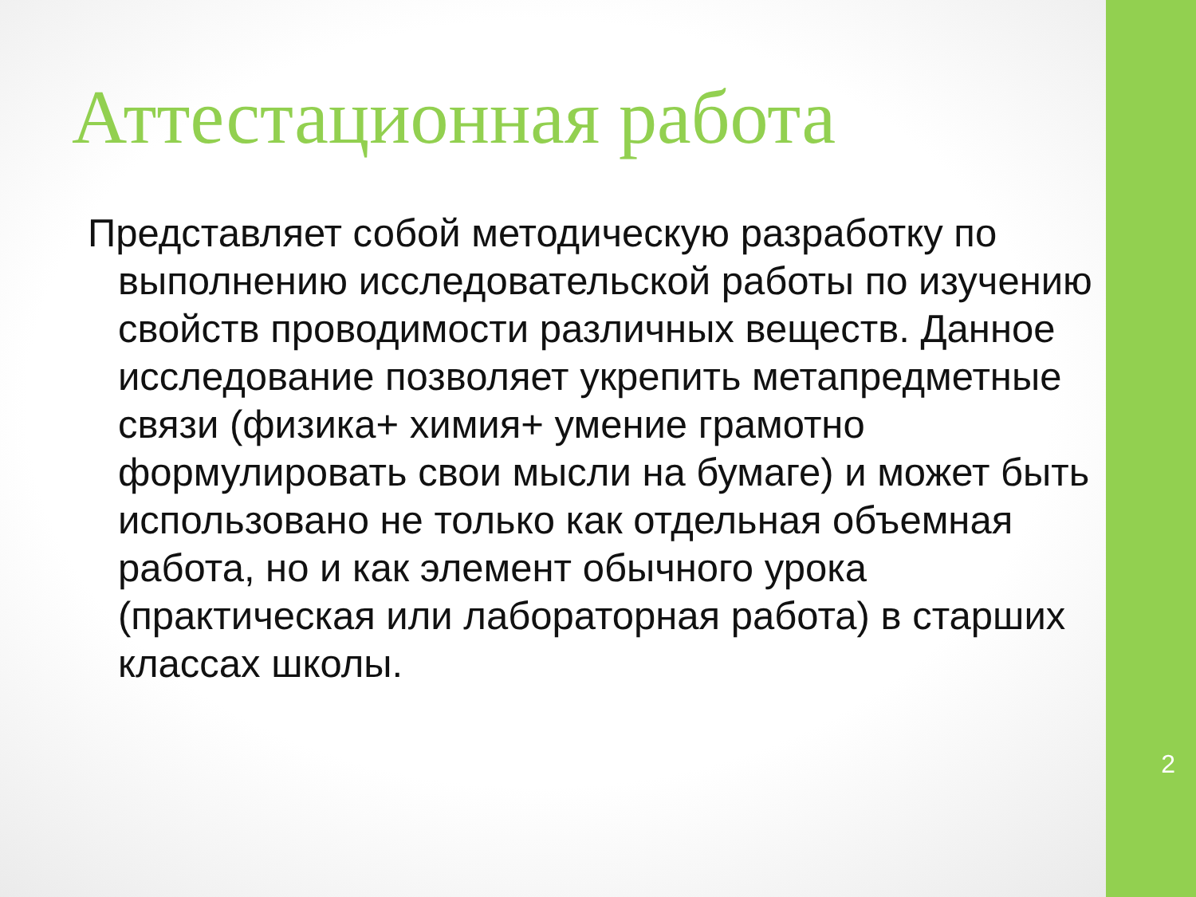Аттестационная работа
Представляет собой методическую разработку по выполнению исследовательской работы по изучению свойств проводимости различных веществ. Данное исследование позволяет укрепить метапредметные связи (физика+ химия+ умение грамотно формулировать свои мысли на бумаге) и может быть использовано не только как отдельная объемная работа, но и как элемент обычного урока (практическая или лабораторная работа) в старших классах школы.
2